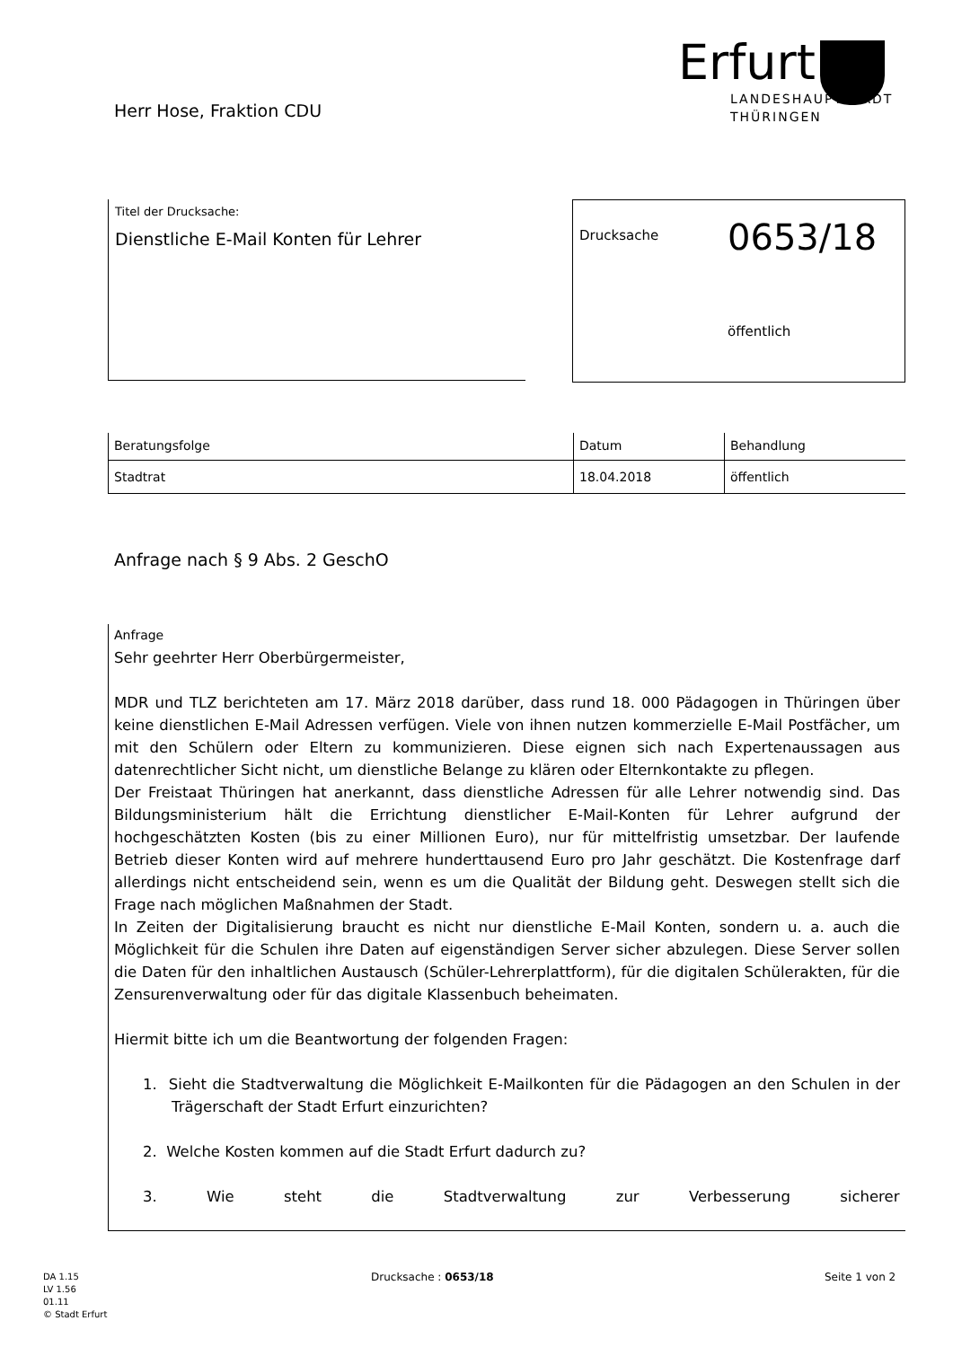Herr Hose, Fraktion CDU
Erfurt
LANDESHAUPTSTADT
THÜRINGEN
Titel der Drucksache:
Dienstliche E-Mail Konten für Lehrer
Drucksache 0653/18
öffentlich
| Beratungsfolge | Datum | Behandlung |
| --- | --- | --- |
| Stadtrat | 18.04.2018 | öffentlich |
Anfrage nach § 9 Abs. 2 GeschO
Anfrage
Sehr geehrter Herr Oberbürgermeister,
MDR und TLZ berichteten am 17. März 2018 darüber, dass rund 18. 000 Pädagogen in Thüringen über keine dienstlichen E-Mail Adressen verfügen. Viele von ihnen nutzen kommerzielle E-Mail Postfächer, um mit den Schülern oder Eltern zu kommunizieren. Diese eignen sich nach Expertenaussagen aus datenrechtlicher Sicht nicht, um dienstliche Belange zu klären oder Elternkontakte zu pflegen.
Der Freistaat Thüringen hat anerkannt, dass dienstliche Adressen für alle Lehrer notwendig sind. Das Bildungsministerium hält die Errichtung dienstlicher E-Mail-Konten für Lehrer aufgrund der hochgeschätzten Kosten (bis zu einer Millionen Euro), nur für mittelfristig umsetzbar. Der laufende Betrieb dieser Konten wird auf mehrere hunderttausend Euro pro Jahr geschätzt. Die Kostenfrage darf allerdings nicht entscheidend sein, wenn es um die Qualität der Bildung geht. Deswegen stellt sich die Frage nach möglichen Maßnahmen der Stadt.
In Zeiten der Digitalisierung braucht es nicht nur dienstliche E-Mail Konten, sondern u. a. auch die Möglichkeit für die Schulen ihre Daten auf eigenständigen Server sicher abzulegen. Diese Server sollen die Daten für den inhaltlichen Austausch (Schüler-Lehrerplattform), für die digitalen Schülerakten, für die Zensurenverwaltung oder für das digitale Klassenbuch beheimaten.
Hiermit bitte ich um die Beantwortung der folgenden Fragen:
1. Sieht die Stadtverwaltung die Möglichkeit E-Mailkonten für die Pädagogen an den Schulen in der Trägerschaft der Stadt Erfurt einzurichten?
2. Welche Kosten kommen auf die Stadt Erfurt dadurch zu?
3. Wie steht die Stadtverwaltung zur Verbesserung sicherer
DA 1.15
LV 1.56
01.11
© Stadt Erfurt
Drucksache : 0653/18 Seite 1 von 2